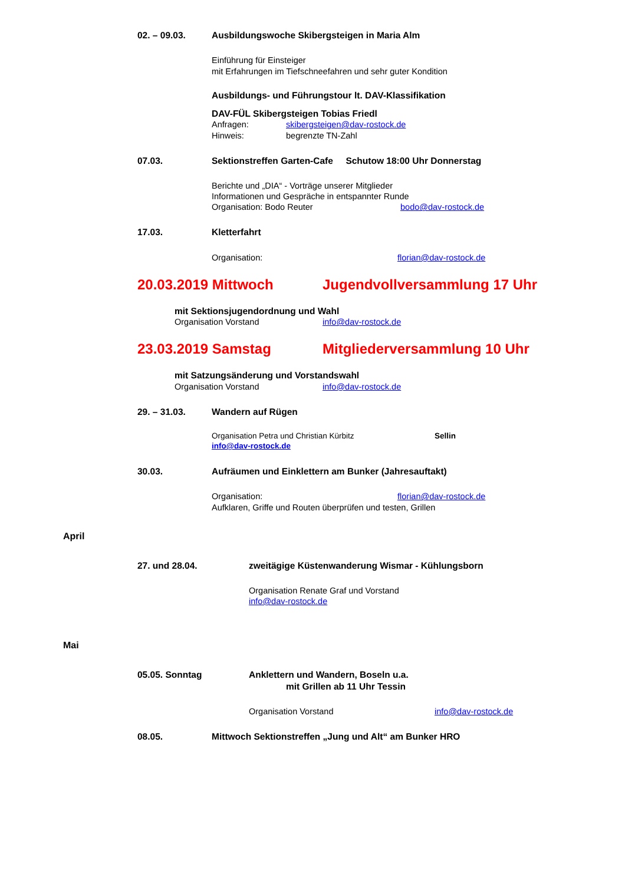02. – 09.03. Ausbildungswoche Skibergsteigen in Maria Alm
Einführung für Einsteiger
mit Erfahrungen im Tiefschneefahren und sehr guter Kondition
Ausbildungs- und Führungstour lt. DAV-Klassifikation
DAV-FÜL Skibergsteigen Tobias Friedl
Anfragen: skibergsteigen@dav-rostock.de
Hinweis: begrenzte TN-Zahl
07.03. Sektionstreffen Garten-Cafe Schutow 18:00 Uhr Donnerstag
Berichte und „DIA“ - Vorträge unserer Mitglieder
Informationen und Gespräche in entspannter Runde
Organisation: Bodo Reuter bodo@dav-rostock.de
17.03. Kletterfahrt
Organisation: florian@dav-rostock.de
20.03.2019 Mittwoch Jugendvollversammlung 17 Uhr
mit Sektionsjugendordnung und Wahl
Organisation Vorstand info@dav-rostock.de
23.03.2019 Samstag Mitgliederversammlung 10 Uhr
mit Satzungsänderung und Vorstandswahl
Organisation Vorstand info@dav-rostock.de
29. – 31.03. Wandern auf Rügen
Organisation Petra und Christian Kürbitz Sellin
info@dav-rostock.de
30.03. Aufräumen und Einklettern am Bunker (Jahresauftakt)
Organisation: florian@dav-rostock.de
Aufklaren, Griffe und Routen überprüfen und testen, Grillen
April
27. und 28.04. zweitägige Küstenwanderung Wismar - Kühlungsborn
Organisation Renate Graf und Vorstand
info@dav-rostock.de
Mai
05.05. Sonntag Anklettern und Wandern, Boseln u.a.
mit Grillen ab 11 Uhr Tessin
Organisation Vorstand info@dav-rostock.de
08.05. Mittwoch Sektionstreffen „Jung und Alt“ am Bunker HRO